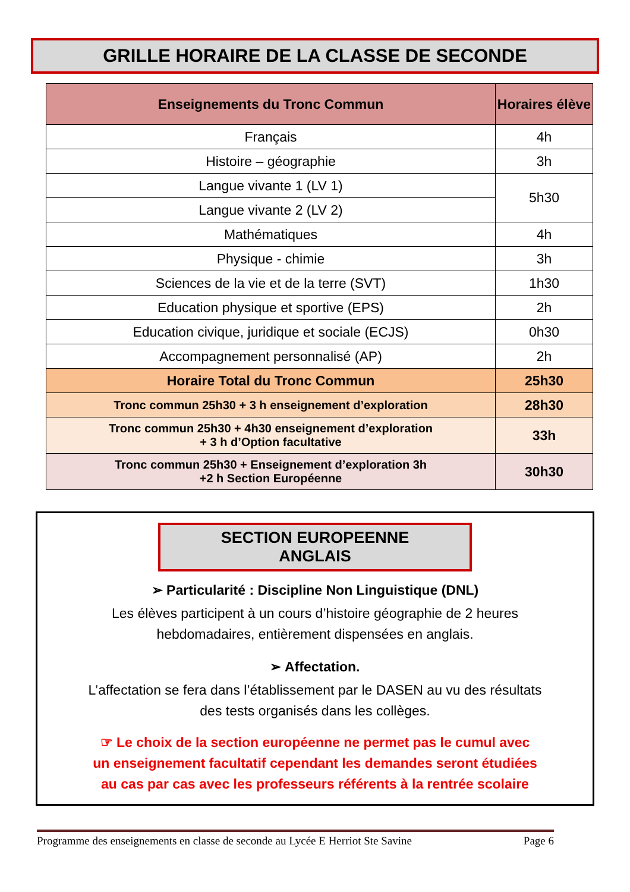GRILLE HORAIRE DE LA CLASSE DE SECONDE
| Enseignements du Tronc Commun | Horaires élève |
| --- | --- |
| Français | 4h |
| Histoire – géographie | 3h |
| Langue vivante 1 (LV 1) | 5h30 |
| Langue vivante 2 (LV 2) | |
| Mathématiques | 4h |
| Physique - chimie | 3h |
| Sciences de la vie et de la terre (SVT) | 1h30 |
| Education physique et sportive (EPS) | 2h |
| Education civique, juridique et sociale (ECJS) | 0h30 |
| Accompagnement personnalisé (AP) | 2h |
| Horaire Total du Tronc Commun | 25h30 |
| Tronc commun 25h30 + 3 h enseignement d’exploration | 28h30 |
| Tronc commun 25h30 + 4h30 enseignement d’exploration + 3 h d’Option facultative | 33h |
| Tronc commun 25h30 + Enseignement d’exploration 3h +2 h Section Européenne | 30h30 |
SECTION EUROPEENNE ANGLAIS
➢ Particularité : Discipline Non Linguistique (DNL)
Les élèves participent à un cours d’histoire géographie de 2 heures
hebdomadaires, entièrement dispensées en anglais.
➢ Affectation.
L’affectation se fera dans l’établissement par le DASEN au vu des résultats
des tests organisés dans les collèges.
☞ Le choix de la section européenne ne permet pas le cumul avec
un enseignement facultatif cependant les demandes seront étudiées
au cas par cas avec les professeurs référents à la rentrée scolaire
Programme des enseignements en classe de seconde au Lycée E Herriot Ste Savine Page 6